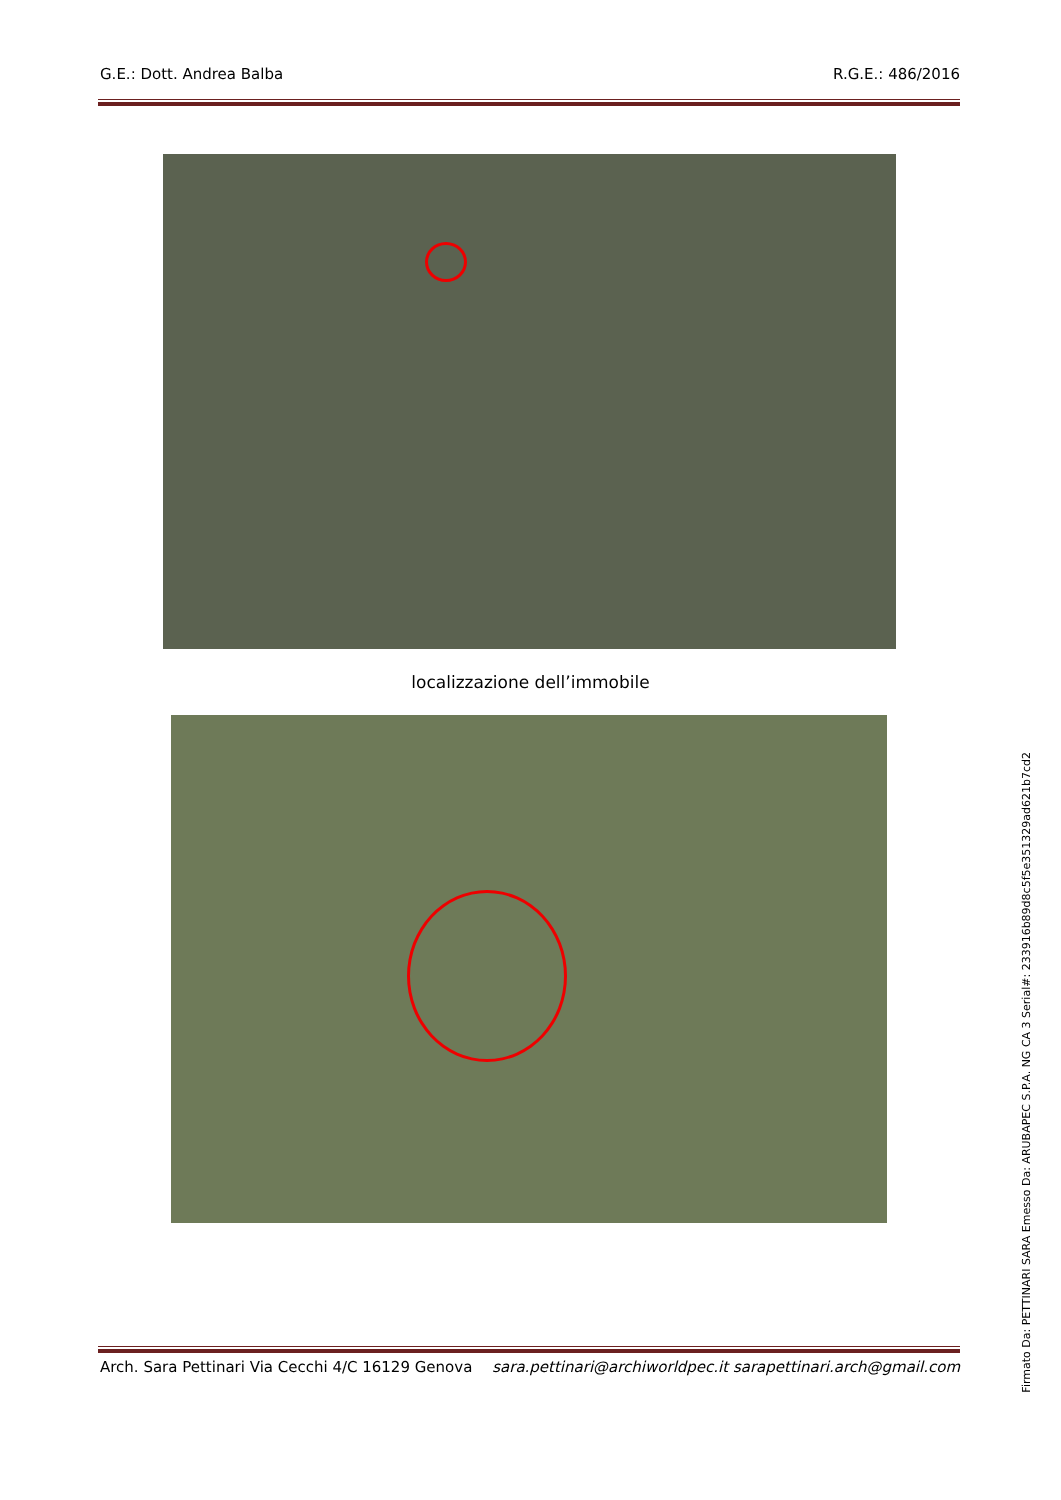G.E.: Dott. Andrea Balba R.G.E.: 486/2016
localizzazione dell’immobile
Arch. Sara Pettinari Via Cecchi 4/C 16129 Genova sara.pettinari@archiworldpec.it sarapettinari.arch@gmail.com
Firmato Da: PETTINARI SARA Emesso Da: ARUBAPEC S.P.A. NG CA 3 Serial#: 233916b89d8c5f5e351329ad621b7cd2